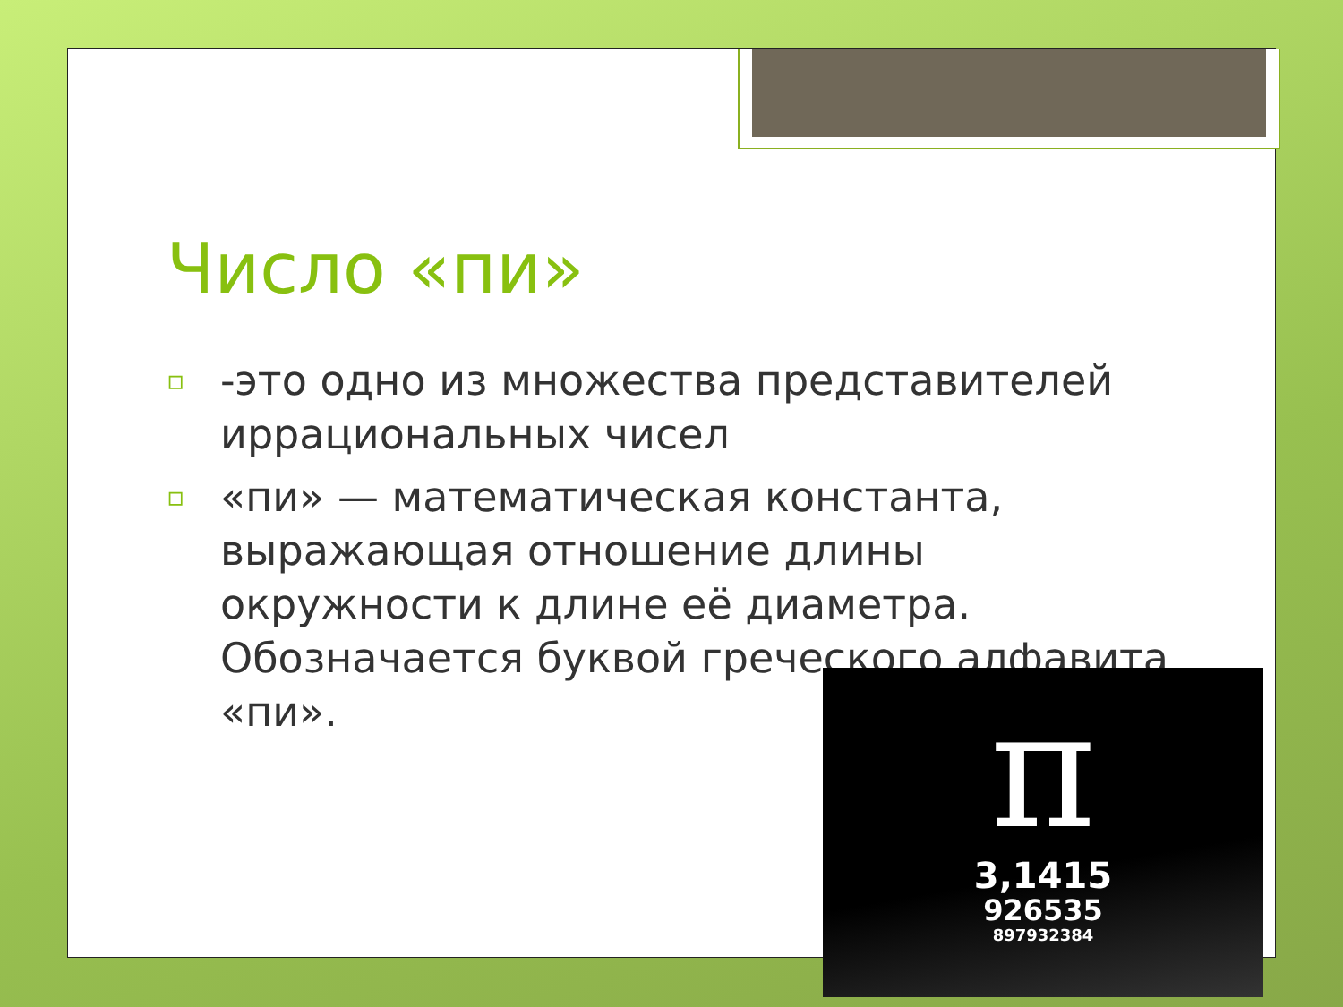Число «пи»
▫ -это одно из множества представителей иррациональных чисел
▫ «пи» — математическая константа, выражающая отношение длины окружности к длине её диаметра. Обозначается буквой греческого алфавита «пи».
π
3,1415
926535
897932384